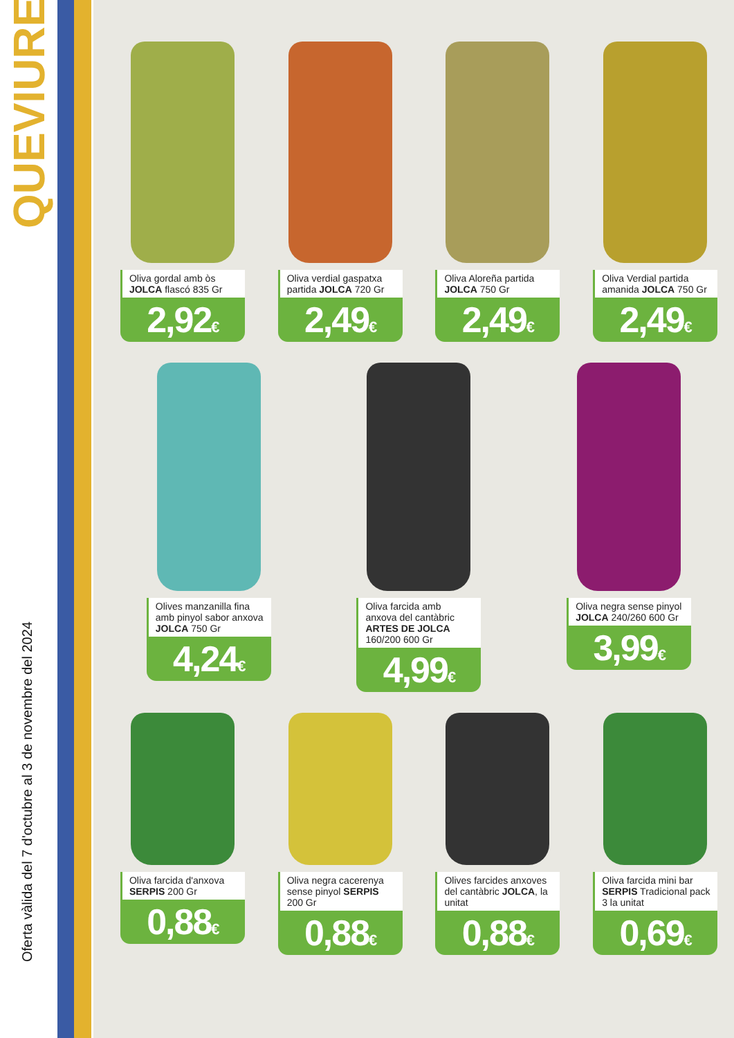QUEVIURES
Oferta vàlida del 7 d'octubre al 3 de novembre del 2024
Oliva gordal amb òs JOLCA flascó 835 Gr
2,92€
Oliva verdial gaspatxa partida JOLCA 720 Gr
2,49€
Oliva Aloreña partida JOLCA 750 Gr
2,49€
Oliva Verdial partida amanida JOLCA 750 Gr
2,49€
Olives manzanilla fina amb pinyol sabor anxova JOLCA 750 Gr
4,24€
Oliva farcida amb anxova del cantàbric ARTES DE JOLCA 160/200 600 Gr
4,99€
Oliva negra sense pinyol JOLCA 240/260 600 Gr
3,99€
Oliva farcida d'anxova SERPIS 200 Gr
0,88€
Oliva negra cacerenya sense pinyol SERPIS 200 Gr
0,88€
Olives farcides anxoves del cantàbric JOLCA, la unitat
0,88€
Oliva farcida mini bar SERPIS Tradicional pack 3 la unitat
0,69€